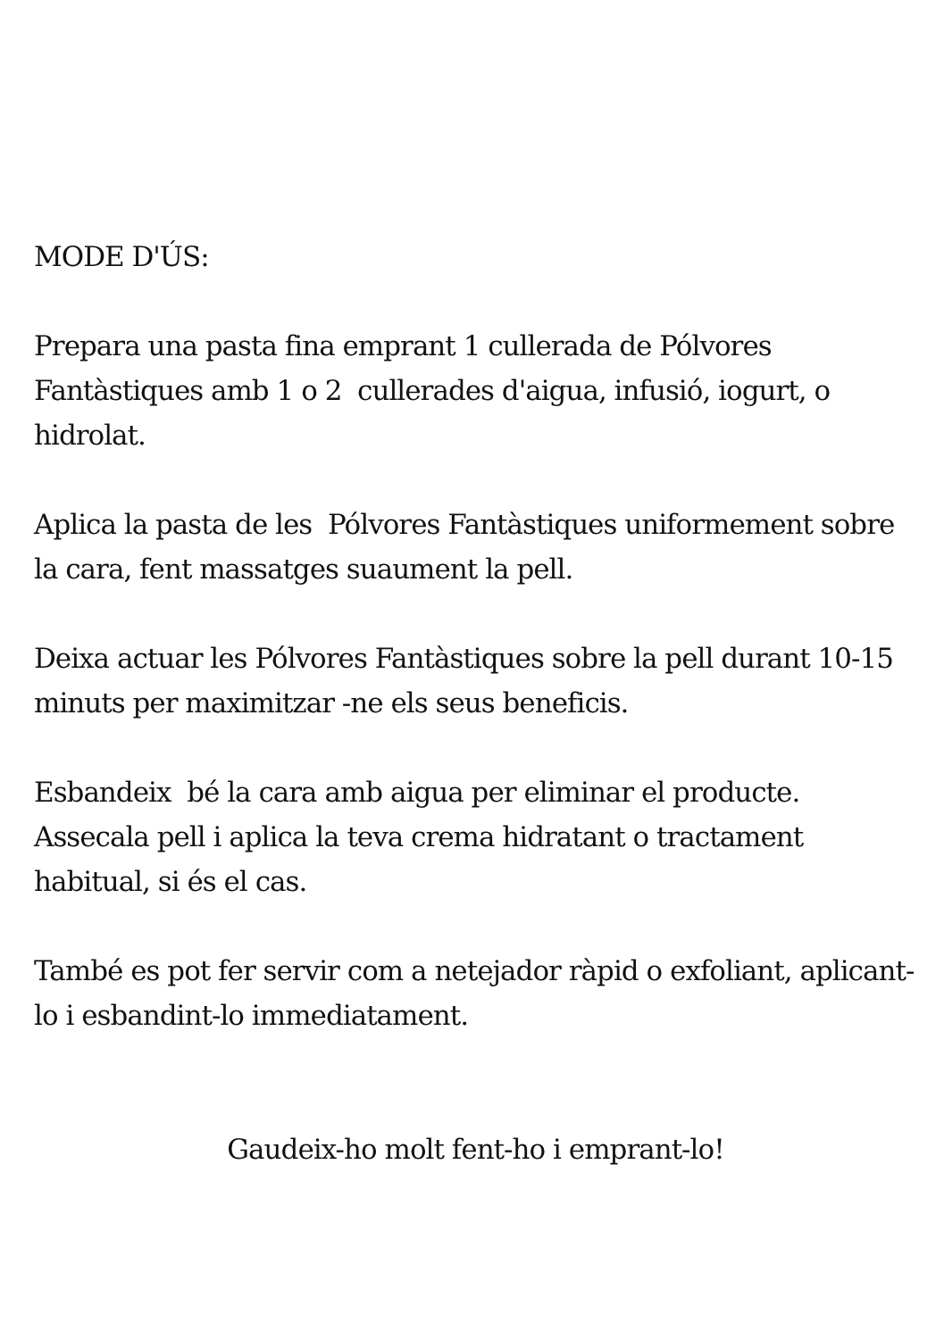MODE D'ÚS:
Prepara una pasta fina emprant 1 cullerada de Pólvores Fantàstiques amb 1 o 2 cullerades d'aigua, infusió, iogurt, o hidrolat.
Aplica la pasta de les Pólvores Fantàstiques uniformement sobre la cara, fent massatges suaument la pell.
Deixa actuar les Pólvores Fantàstiques sobre la pell durant 10-15 minuts per maximitzar -ne els seus beneficis.
Esbandeix bé la cara amb aigua per eliminar el producte. Assecala pell i aplica la teva crema hidratant o tractament habitual, si és el cas.
També es pot fer servir com a netejador ràpid o exfoliant, aplicant-lo i esbandint-lo immediatament.
Gaudeix-ho molt fent-ho i emprant-lo!